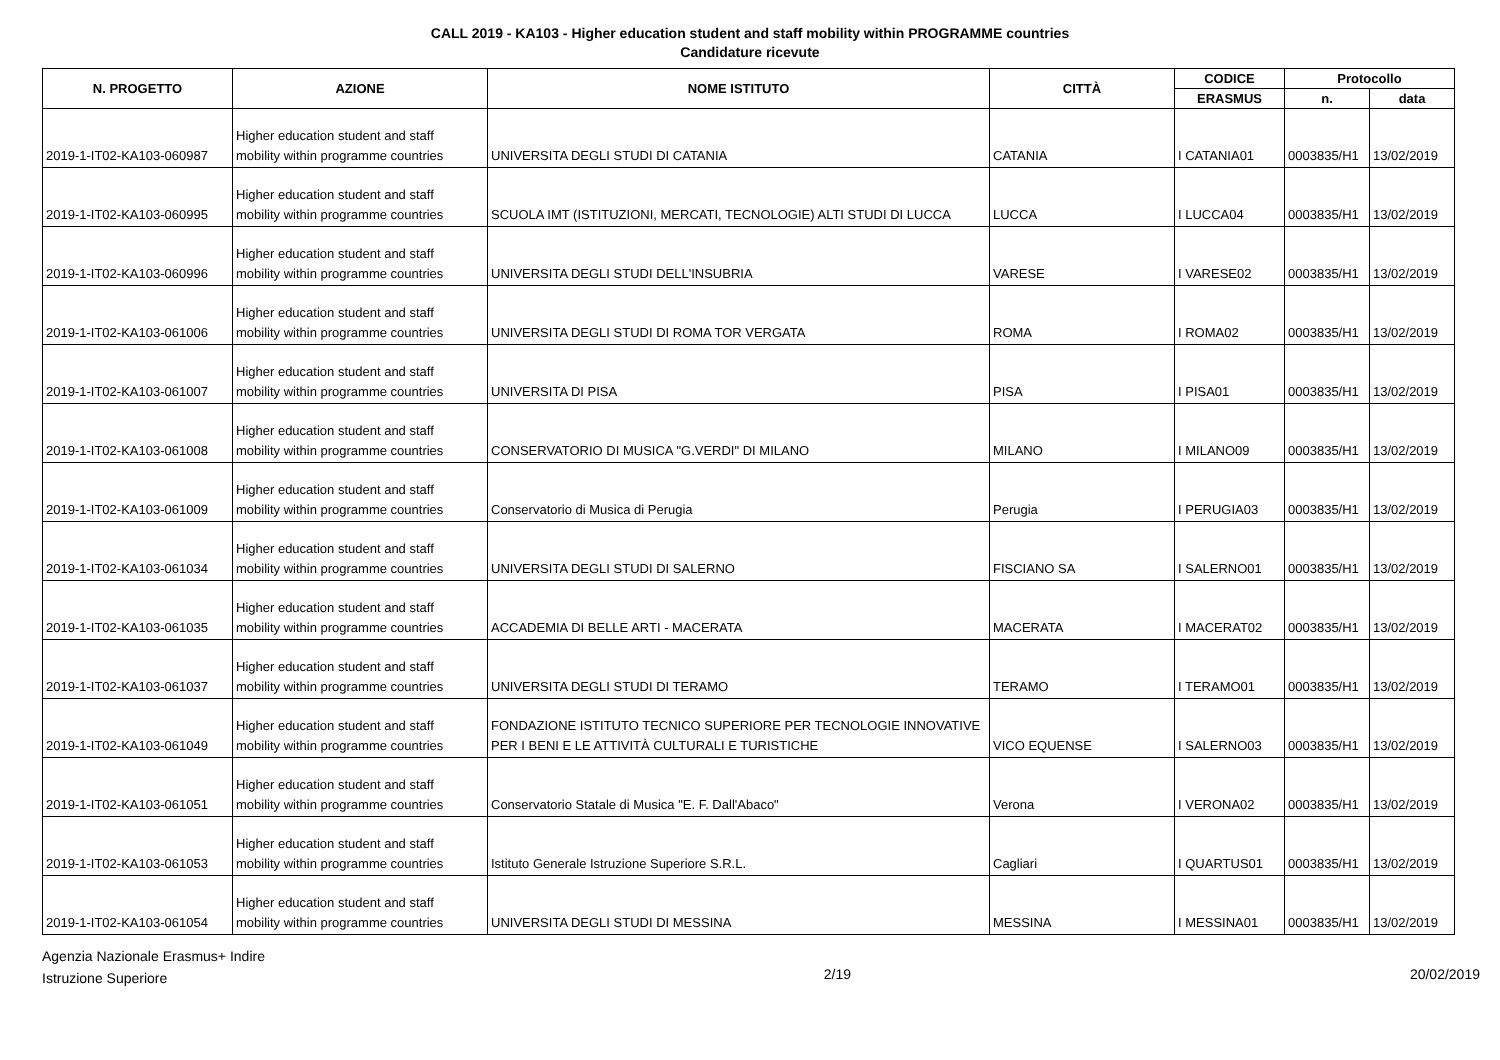CALL 2019 - KA103 - Higher education student and staff mobility within PROGRAMME countries
Candidature ricevute
| N. PROGETTO | AZIONE | NOME ISTITUTO | CITTÀ | CODICE | Protocollo | |
| --- | --- | --- | --- | --- | --- | --- |
| | | | | ERASMUS | n. | data |
| 2019-1-IT02-KA103-060987 | Higher education student and staff mobility within programme countries | UNIVERSITA DEGLI STUDI DI CATANIA | CATANIA | I CATANIA01 | 0003835/H1 | 13/02/2019 |
| 2019-1-IT02-KA103-060995 | Higher education student and staff mobility within programme countries | SCUOLA IMT (ISTITUZIONI, MERCATI, TECNOLOGIE) ALTI STUDI DI LUCCA | LUCCA | I LUCCA04 | 0003835/H1 | 13/02/2019 |
| 2019-1-IT02-KA103-060996 | Higher education student and staff mobility within programme countries | UNIVERSITA DEGLI STUDI DELL'INSUBRIA | VARESE | I VARESE02 | 0003835/H1 | 13/02/2019 |
| 2019-1-IT02-KA103-061006 | Higher education student and staff mobility within programme countries | UNIVERSITA DEGLI STUDI DI ROMA TOR VERGATA | ROMA | I ROMA02 | 0003835/H1 | 13/02/2019 |
| 2019-1-IT02-KA103-061007 | Higher education student and staff mobility within programme countries | UNIVERSITA DI PISA | PISA | I PISA01 | 0003835/H1 | 13/02/2019 |
| 2019-1-IT02-KA103-061008 | Higher education student and staff mobility within programme countries | CONSERVATORIO DI MUSICA "G.VERDI" DI MILANO | MILANO | I MILANO09 | 0003835/H1 | 13/02/2019 |
| 2019-1-IT02-KA103-061009 | Higher education student and staff mobility within programme countries | Conservatorio di Musica di Perugia | Perugia | I PERUGIA03 | 0003835/H1 | 13/02/2019 |
| 2019-1-IT02-KA103-061034 | Higher education student and staff mobility within programme countries | UNIVERSITA DEGLI STUDI DI SALERNO | FISCIANO SA | I SALERNO01 | 0003835/H1 | 13/02/2019 |
| 2019-1-IT02-KA103-061035 | Higher education student and staff mobility within programme countries | ACCADEMIA DI BELLE ARTI - MACERATA | MACERATA | I MACERAT02 | 0003835/H1 | 13/02/2019 |
| 2019-1-IT02-KA103-061037 | Higher education student and staff mobility within programme countries | UNIVERSITA DEGLI STUDI DI TERAMO | TERAMO | I TERAMO01 | 0003835/H1 | 13/02/2019 |
| 2019-1-IT02-KA103-061049 | Higher education student and staff mobility within programme countries | FONDAZIONE ISTITUTO TECNICO SUPERIORE PER TECNOLOGIE INNOVATIVE PER I BENI E LE ATTIVITÀ CULTURALI E TURISTICHE | VICO EQUENSE | I SALERNO03 | 0003835/H1 | 13/02/2019 |
| 2019-1-IT02-KA103-061051 | Higher education student and staff mobility within programme countries | Conservatorio Statale di Musica "E. F. Dall'Abaco" | Verona | I VERONA02 | 0003835/H1 | 13/02/2019 |
| 2019-1-IT02-KA103-061053 | Higher education student and staff mobility within programme countries | Istituto Generale Istruzione Superiore S.R.L. | Cagliari | I QUARTUS01 | 0003835/H1 | 13/02/2019 |
| 2019-1-IT02-KA103-061054 | Higher education student and staff mobility within programme countries | UNIVERSITA DEGLI STUDI DI MESSINA | MESSINA | I MESSINA01 | 0003835/H1 | 13/02/2019 |
Agenzia Nazionale Erasmus+ Indire
Istruzione Superiore
2/19 20/02/2019